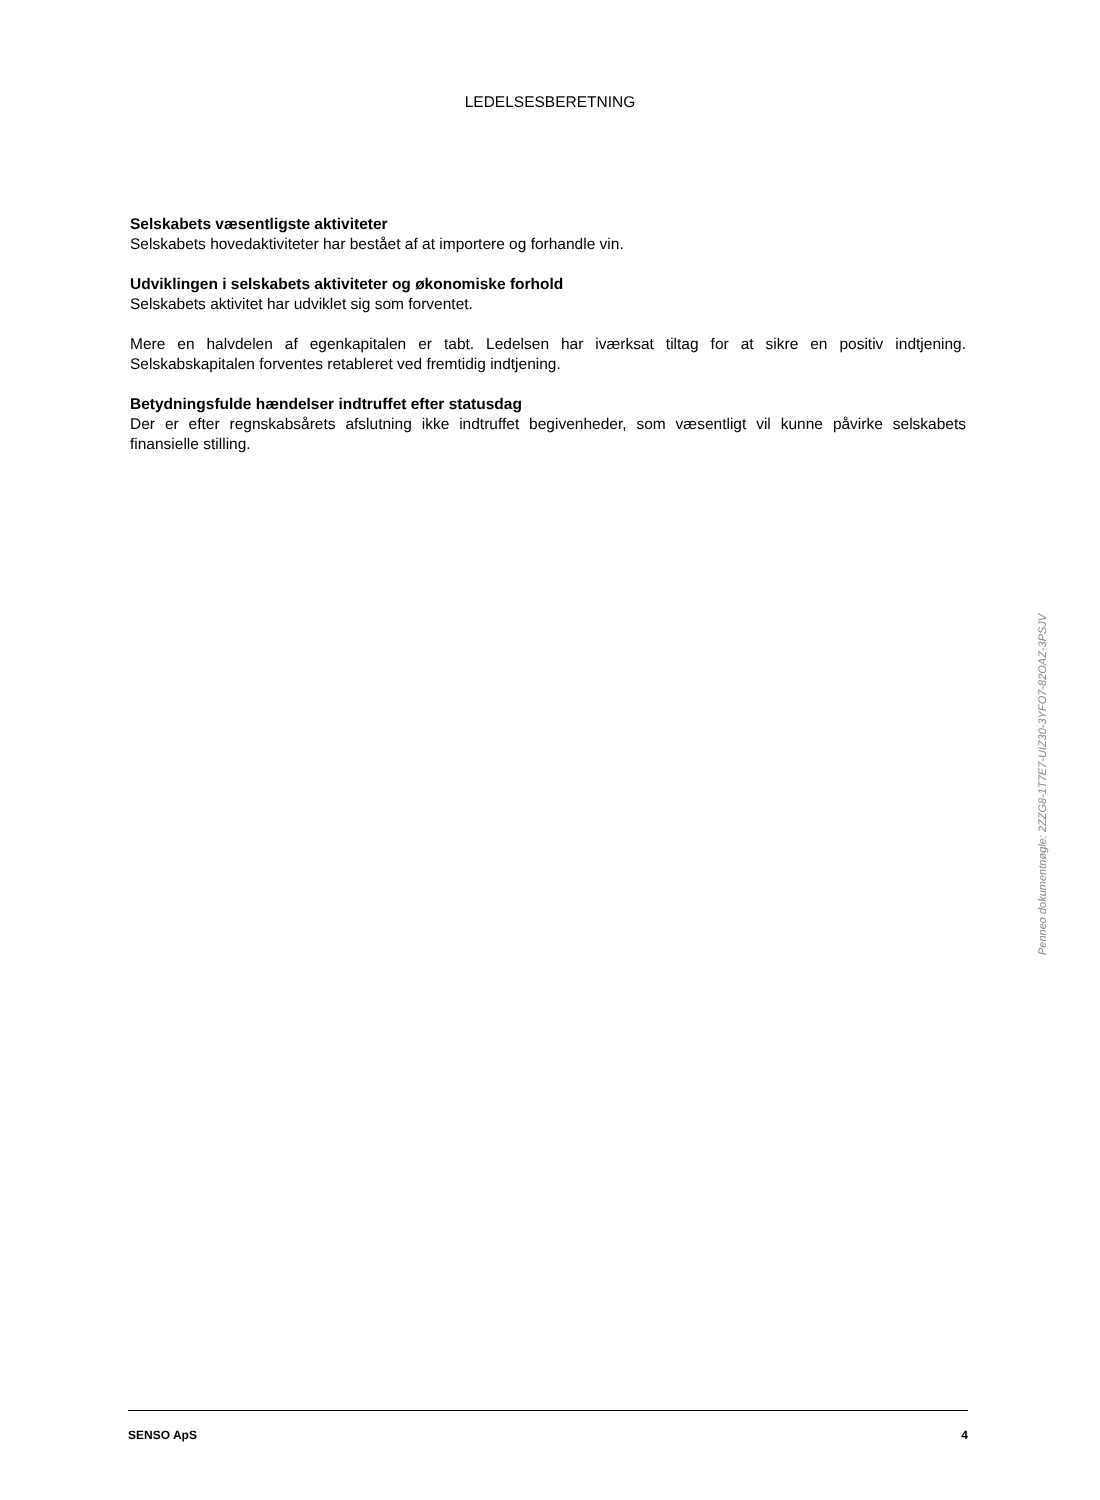LEDELSESBERETNING
Selskabets væsentligste aktiviteter
Selskabets hovedaktiviteter har bestået af at importere og forhandle vin.
Udviklingen i selskabets aktiviteter og økonomiske forhold
Selskabets aktivitet har udviklet sig som forventet.
Mere en halvdelen af egenkapitalen er tabt. Ledelsen har iværksat tiltag for at sikre en positiv indtjening. Selskabskapitalen forventes retableret ved fremtidig indtjening.
Betydningsfulde hændelser indtruffet efter statusdag
Der er efter regnskabsårets afslutning ikke indtruffet begivenheder, som væsentligt vil kunne påvirke selskabets finansielle stilling.
Penneo dokumentnøgle: 2ZZG8-1T7E7-UIZ30-3YFO7-82OAZ-3PSJV
SENSO ApS 4